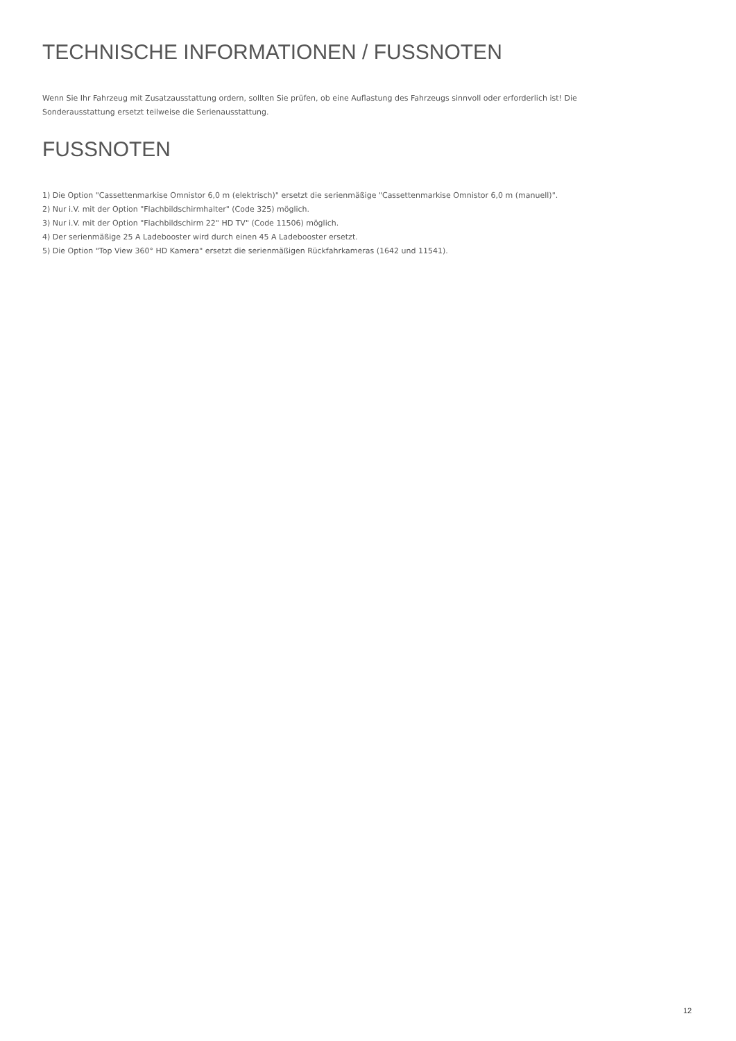TECHNISCHE INFORMATIONEN / FUSSNOTEN
Wenn Sie Ihr Fahrzeug mit Zusatzausstattung ordern, sollten Sie prüfen, ob eine Auflastung des Fahrzeugs sinnvoll oder erforderlich ist! Die Sonderausstattung ersetzt teilweise die Serienausstattung.
FUSSNOTEN
1) Die Option "Cassettenmarkise Omnistor 6,0 m (elektrisch)" ersetzt die serienmäßige "Cassettenmarkise Omnistor 6,0 m (manuell)".
2) Nur i.V. mit der Option "Flachbildschirmhalter" (Code 325) möglich.
3) Nur i.V. mit der Option "Flachbildschirm 22" HD TV" (Code 11506) möglich.
4) Der serienmäßige 25 A Ladebooster wird durch einen 45 A Ladebooster ersetzt.
5) Die Option "Top View 360° HD Kamera" ersetzt die serienmäßigen Rückfahrkameras (1642 und 11541).
12